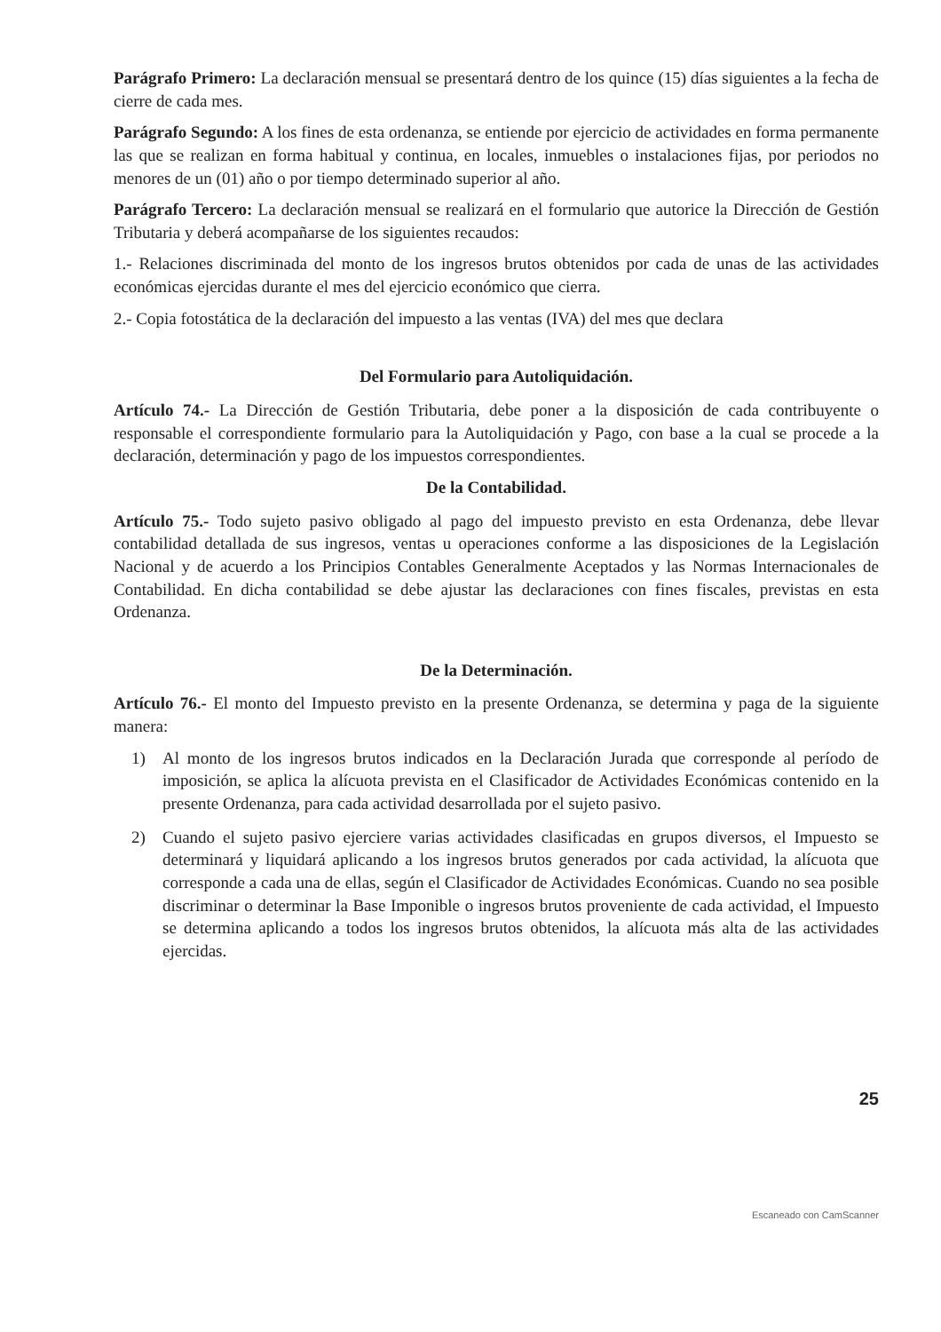Parágrafo Primero: La declaración mensual se presentará dentro de los quince (15) días siguientes a la fecha de cierre de cada mes.
Parágrafo Segundo: A los fines de esta ordenanza, se entiende por ejercicio de actividades en forma permanente las que se realizan en forma habitual y continua, en locales, inmuebles o instalaciones fijas, por periodos no menores de un (01) año o por tiempo determinado superior al año.
Parágrafo Tercero: La declaración mensual se realizará en el formulario que autorice la Dirección de Gestión Tributaria y deberá acompañarse de los siguientes recaudos:
1.- Relaciones discriminada del monto de los ingresos brutos obtenidos por cada de unas de las actividades económicas ejercidas durante el mes del ejercicio económico que cierra.
2.- Copia fotostática de la declaración del impuesto a las ventas (IVA) del mes que declara
Del Formulario para Autoliquidación.
Artículo 74.- La Dirección de Gestión Tributaria, debe poner a la disposición de cada contribuyente o responsable el correspondiente formulario para la Autoliquidación y Pago, con base a la cual se procede a la declaración, determinación y pago de los impuestos correspondientes.
De la Contabilidad.
Artículo 75.- Todo sujeto pasivo obligado al pago del impuesto previsto en esta Ordenanza, debe llevar contabilidad detallada de sus ingresos, ventas u operaciones conforme a las disposiciones de la Legislación Nacional y de acuerdo a los Principios Contables Generalmente Aceptados y las Normas Internacionales de Contabilidad. En dicha contabilidad se debe ajustar las declaraciones con fines fiscales, previstas en esta Ordenanza.
De la Determinación.
Artículo 76.- El monto del Impuesto previsto en la presente Ordenanza, se determina y paga de la siguiente manera:
1) Al monto de los ingresos brutos indicados en la Declaración Jurada que corresponde al período de imposición, se aplica la alícuota prevista en el Clasificador de Actividades Económicas contenido en la presente Ordenanza, para cada actividad desarrollada por el sujeto pasivo.
2) Cuando el sujeto pasivo ejerciere varias actividades clasificadas en grupos diversos, el Impuesto se determinará y liquidará aplicando a los ingresos brutos generados por cada actividad, la alícuota que corresponde a cada una de ellas, según el Clasificador de Actividades Económicas. Cuando no sea posible discriminar o determinar la Base Imponible o ingresos brutos proveniente de cada actividad, el Impuesto se determina aplicando a todos los ingresos brutos obtenidos, la alícuota más alta de las actividades ejercidas.
25
Escaneado con CamScanner